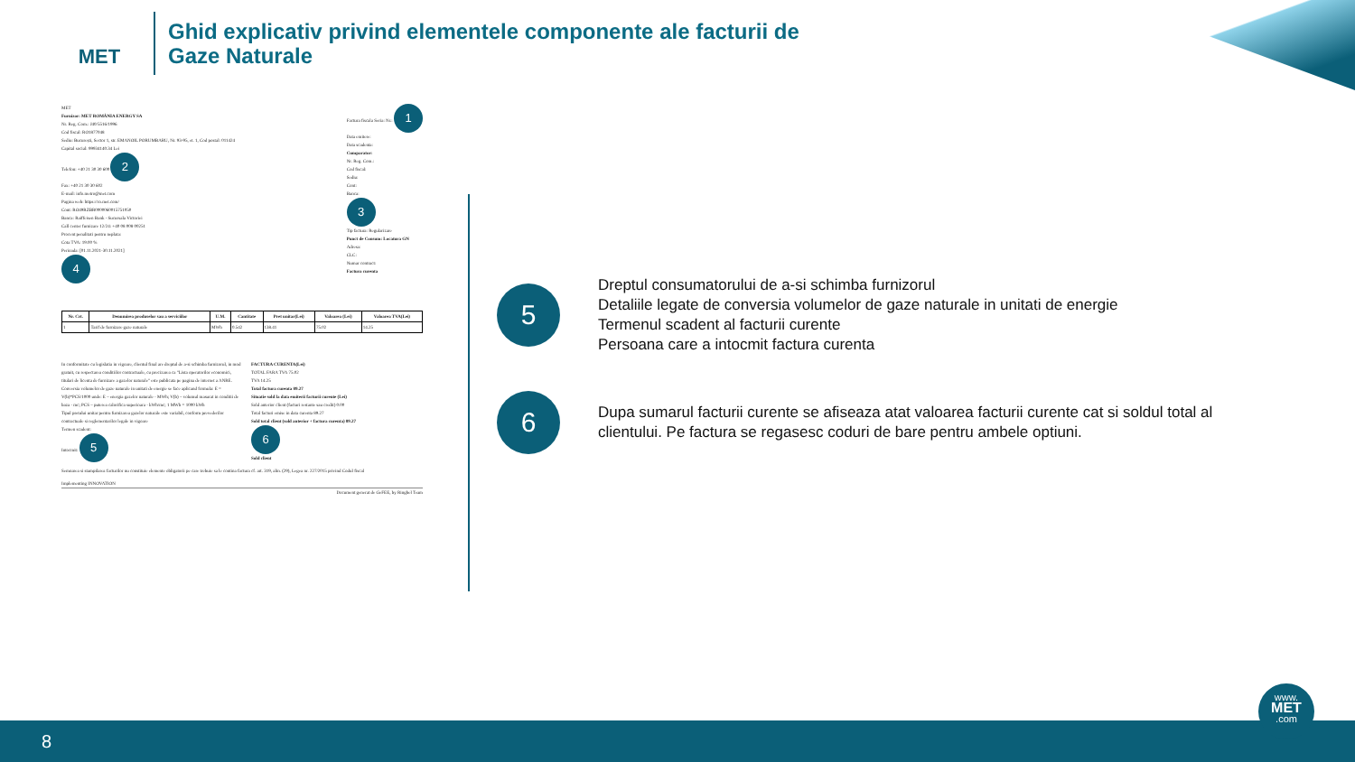MET
Ghid explicativ privind elementele componente ale facturii de
Gaze Naturale
MET
Furnizor: MET ROMÂNIA ENERGY SA
Nr. Reg. Com.: J40/5516/1996
Cod fiscal: RO1877048
Sediu: București, Sector 1, str. EMANOIL PORUMBARU, Nr. 93-95, et. 1, Cod postal: 011424
Capital social: 99934140.34 Lei
Telefon: +40 21 30 30 600 2
Fax: +40 21 30 30 602
E-mail: info.metro@met.com
Pagina web: https://ro.met.com/
Cont: RO49RZBR0000060015751050
Banca: Raiffeisen Bank - Sucursala Victoriei
Call center furnizare 12/24: +40 08 008 00251
Procent penalitati pentru neplata:
Cota TVA: 19.00 %
Perioada: [01.11.2021-30.11.2021]
4
Factura fiscala Seria: Nr.: 1
Data emitere:
Data scadenta:
Cumparator:
Nr. Reg. Com.:
Cod fiscal:
Sediu:
Cont:
Banca:
3
Tip factura: Regularizare
Punct de Consum: Locatura GN
Adresa:
CLC:
Numar contract:
Factura curenta
| Nr. Crt. | Denumirea produselor sau a serviciilor | U.M. | Cantitate | Pret unitar(Lei) | Valoarea (Lei) | Valoarea TVA(Lei) |
| --- | --- | --- | --- | --- | --- | --- |
| 1 | Tarif de furnizare gaze naturale | MWh | 0.542 | 138.41 | 75.02 | 14.25 |
In conformitate cu legislatia in vigoare, clientul final are dreptul de a-si schimba furnizorul, in mod gratuit, cu respectarea conditiilor contractuale, cu precizarea ca "Lista operatorilor economici, titulari de licenta de furnizare a gazelor naturale" este publicata pe pagina de internet a ANRE.
Conversia volumelor de gaze naturale in unitati de energie se face aplicand formula: E = V(b)*PCS/1000 unde: E – energia gazelor naturale - MWh; V(b) – volumul masurat in conditii de baza - mc; PCS – puterea calorifica superioara - kWh/mc; 1 MWh = 1000 kWh
Tipul pretului unitar pentru furnizarea gazelor naturale este variabil, conform prevederilor contractuale si reglementarilor legale in vigoare
Termen scadent:
Intocmit: 5
FACTURA CURENTA(Lei)
TOTAL FARA TVA 75.02
TVA 14.25
Total factura curenta 89.27
Situatie sold la data emiterii facturii curente (Lei)
Sold anterior client (facturi restante sau credit) 0.00
Total facturi emise in data curenta 89.27
Sold total client (sold anterior + factura curenta) 89.27
6
Sold client
Semnarea si stampilarea facturilor nu constituie elemente obligatorii pe care trebuie sa le contina factura cf. art. 319, alin. (29), Legea nr. 227/2015 privind Codul fiscal
Implementing INNOVATION
Document generat de GeFEE, by Ringhel Team
5
Dreptul consumatorului de a-si schimba furnizorul
Detaliile legate de conversia volumelor de gaze naturale in unitati de energie
Termenul scadent al facturii curente
Persoana care a intocmit factura curenta
6
Dupa sumarul facturii curente se afiseaza atat valoarea facturii curente cat si soldul total al
clientului. Pe factura se regasesc coduri de bare pentru ambele optiuni.
8
www.
MET
.com